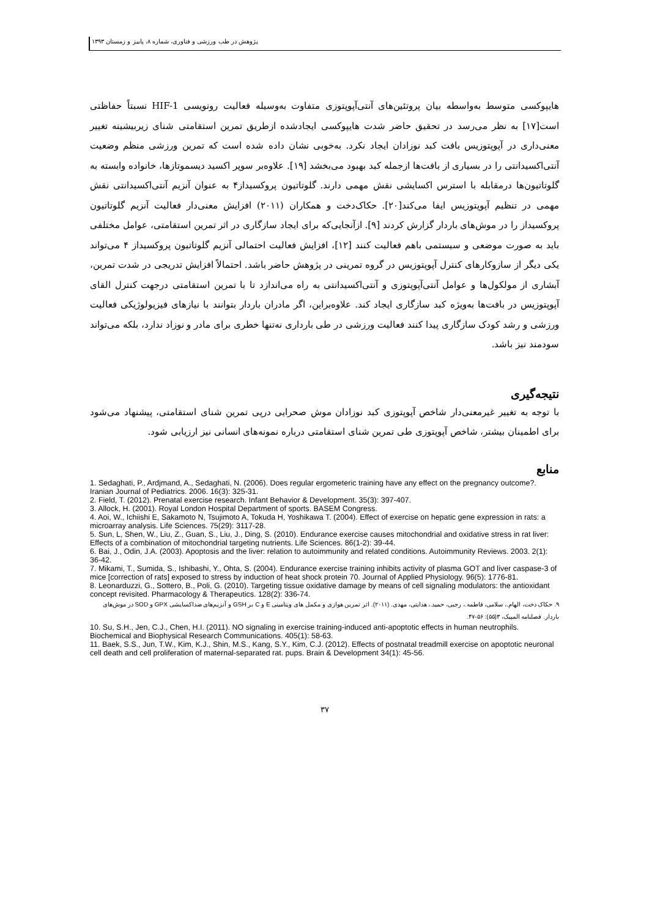پژوهش در طب ورزشی و فناوری، شماره ۸، پاییز و زمستان ۱۳۹۳
هایپوکسی متوسط به‌واسطه بیان پروتئین‌های آنتی‌آپوپتوزی متفاوت به‌وسیله فعالیت رونویسی HIF-1 نسبتاً حفاظتی است[۱۷] به نظر می‌رسد در تحقیق حاضر شدت هایپوکسی ایجادشده ازطریق تمرین استقامتی شنای زیربیشینه تغییر معنی‌داری در آپوپتوزیس بافت کبد نوزادان ایجاد نکرد. به‌خوبی نشان داده شده است که تمرین ورزشی منظم وضعیت آنتی‌اکسیدانتی را در بسیاری از بافت‌ها ازجمله کبد بهبود می‌بخشد [۱۹]. علاوه‌بر سوپر اکسید دیسموتازها، خانواده وابسته به گلوتاتیون‌ها درمقابله با استرس اکسایشی نقش مهمی دارند. گلوتاتیون پروکسیداز۴ به عنوان آنزیم آنتی‌اکسیدانتی نقش مهمی در تنظیم آپوپتوزیس ایفا می‌کند[۲۰]. حکاک‌دخت و همکاران (۲۰۱۱) افزایش معنی‌دار فعالیت آنزیم گلوتاتیون پروکسیداز را در موش‌های باردار گزارش کردند [۹]. ازآنجایی‌که برای ایجاد سازگاری در اثر تمرین استقامتی، عوامل مختلفی باید به صورت موضعی و سیستمی باهم فعالیت کنند [۱۲]، افزایش فعالیت احتمالی آنزیم گلوتاتیون پروکسیداز ۴ می‌تواند یکی دیگر از سازوکارهای کنترل آپوپتوزیس در گروه تمرینی در پژوهش حاضر باشد. احتمالاً افزایش تدریجی در شدت تمرین، آبشاری از مولکول‌ها و عوامل آنتی‌آپوپتوزی و آنتی‌اکسیدانتی به راه می‌اندازد تا با تمرین استقامتی درجهت کنترل القای آپوپتوزیس در بافت‌ها به‌ویژه کبد سازگاری ایجاد کند. علاوه‌براین، اگر مادران باردار بتوانند با نیازهای فیزیولوژیکی فعالیت ورزشی و رشد کودک سازگاری پیدا کنند فعالیت ورزشی در طی بارداری نه‌تنها خطری برای مادر و نوزاد ندارد، بلکه می‌تواند سودمند نیز باشد.
نتیجه‌گیری
با توجه به تغییر غیرمعنی‌دار شاخص آپوپتوزی کبد نوزادان موش صحرایی درپی تمرین شنای استقامتی، پیشنهاد می‌شود برای اطمینان بیشتر، شاخص آپوپتوزی طی تمرین شنای استقامتی درباره نمونه‌های انسانی نیز ارزیابی شود.
منابع
1. Sedaghati, P., Ardjmand, A., Sedaghati, N. (2006). Does regular ergometeric training have any effect on the pregnancy outcome?. Iranian Journal of Pediatrics. 2006. 16(3): 325-31.
2. Field, T. (2012). Prenatal exercise research. Infant Behavior & Development. 35(3): 397-407.
3. Allock, H. (2001). Royal London Hospital Department of sports. BASEM Congress.
4. Aoi, W., Ichiishi E, Sakamoto N, Tsujimoto A, Tokuda H, Yoshikawa T. (2004). Effect of exercise on hepatic gene expression in rats: a microarray analysis. Life Sciences. 75(29): 3117-28.
5. Sun, L, Shen, W., Liu, Z., Guan, S., Liu, J., Ding, S. (2010). Endurance exercise causes mitochondrial and oxidative stress in rat liver: Effects of a combination of mitochondrial targeting nutrients. Life Sciences. 86(1-2): 39-44.
6. Bai, J., Odin, J.A. (2003). Apoptosis and the liver: relation to autoimmunity and related conditions. Autoimmunity Reviews. 2003. 2(1): 36-42.
7. Mikami, T., Sumida, S., Ishibashi, Y., Ohta, S. (2004). Endurance exercise training inhibits activity of plasma GOT and liver caspase-3 of mice [correction of rats] exposed to stress by induction of heat shock protein 70. Journal of Applied Physiology. 96(5): 1776-81.
8. Leonarduzzi, G., Sottero, B., Poli, G. (2010). Targeting tissue oxidative damage by means of cell signaling modulators: the antioxidant concept revisited. Pharmacology & Therapeutics. 128(2): 336-74.
۹. حکاک دخت، الهام.، سلامی، فاطمه.، رجبی، حمید.، هدایتی، مهدی. (۲۰۱۱). اثر تمرین هوازی و مکمل های ویتامینی E و C بر GSH و آنزیم‌های ضداکسایشی GPX و SOD در موش‌های باردار. فصلنامه المپیک، ۳(۵۵): ۵۶-۴۷.
10. Su, S.H., Jen, C.J., Chen, H.I. (2011). NO signaling in exercise training-induced anti-apoptotic effects in human neutrophils. Biochemical and Biophysical Research Communications. 405(1): 58-63.
11. Baek, S.S., Jun, T.W., Kim, K.J., Shin, M.S., Kang, S.Y., Kim, C.J. (2012). Effects of postnatal treadmill exercise on apoptotic neuronal cell death and cell proliferation of maternal-separated rat. pups. Brain & Development 34(1): 45-56.
۳۷